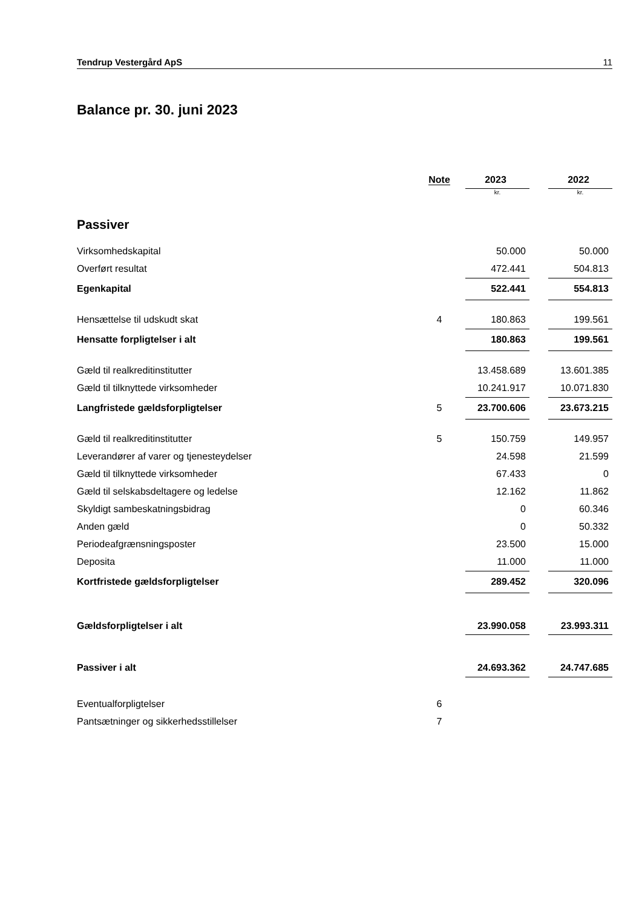Tendrup Vestergård ApS 11
Balance pr. 30. juni 2023
| | Note | | 2023 | | 2022 |
| | | | kr. | | kr. |
| Passiver | | | | | |
| Virksomhedskapital | | | 50.000 | | 50.000 |
| Overført resultat | | | 472.441 | | 504.813 |
| Egenkapital | | | 522.441 | | 554.813 |
| Hensættelse til udskudt skat | 4 | | 180.863 | | 199.561 |
| Hensatte forpligtelser i alt | | | 180.863 | | 199.561 |
| Gæld til realkreditinstitutter | | | 13.458.689 | | 13.601.385 |
| Gæld til tilknyttede virksomheder | | | 10.241.917 | | 10.071.830 |
| Langfristede gældsforpligtelser | 5 | | 23.700.606 | | 23.673.215 |
| Gæld til realkreditinstitutter | 5 | | 150.759 | | 149.957 |
| Leverandører af varer og tjenesteydelser | | | 24.598 | | 21.599 |
| Gæld til tilknyttede virksomheder | | | 67.433 | | 0 |
| Gæld til selskabsdeltagere og ledelse | | | 12.162 | | 11.862 |
| Skyldigt sambeskatningsbidrag | | | 0 | | 60.346 |
| Anden gæld | | | 0 | | 50.332 |
| Periodeafgrænsningsposter | | | 23.500 | | 15.000 |
| Deposita | | | 11.000 | | 11.000 |
| Kortfristede gældsforpligtelser | | | 289.452 | | 320.096 |
| Gældsforpligtelser i alt | | | 23.990.058 | | 23.993.311 |
| Passiver i alt | | | 24.693.362 | | 24.747.685 |
| Eventualforpligtelser | 6 | | | | |
| Pantsætninger og sikkerhedsstillelser | 7 | | | | |